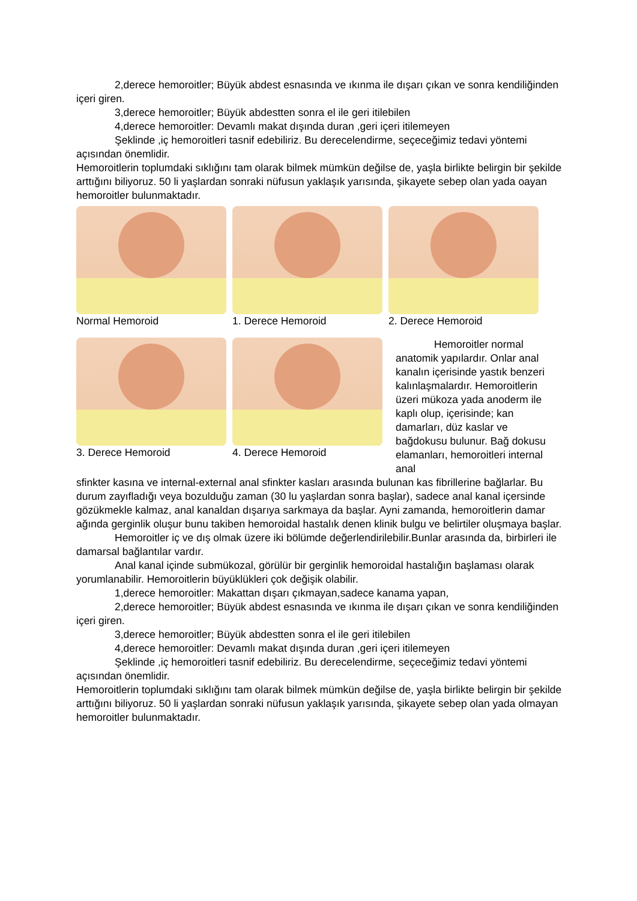2,derece hemoroitler; Büyük abdest esnasında ve ıkınma ile dışarı çıkan ve sonra kendiliğinden içeri giren.
3,derece hemoroitler; Büyük abdestten sonra el ile geri itilebilen
4,derece hemoroitler: Devamlı makat dışında duran ,geri içeri itilemeyen
Şeklinde ,iç hemoroitleri tasnif edebiliriz. Bu derecelendirme, seçeceğimiz tedavi yöntemi açısından önemlidir.
Hemoroitlerin toplumdaki sıklığını tam olarak bilmek mümkün değilse de, yaşla birlikte belirgin bir şekilde arttığını biliyoruz. 50 li yaşlardan sonraki nüfusun yaklaşık yarısında, şikayete sebep olan yada oayan hemoroitler bulunmaktadır.
Normal Hemoroid 1. Derece Hemoroid 2. Derece Hemoroid
3. Derece Hemoroid 4. Derece Hemoroid
Hemoroitler normal anatomik yapılardır. Onlar anal kanalın içerisinde yastık benzeri kalınlaşmalardır. Hemoroitlerin üzeri mükoza yada anoderm ile kaplı olup, içerisinde; kan damarları, düz kaslar ve bağdokusu bulunur. Bağ dokusu elamanları, hemoroitleri internal anal
sfinkter kasına ve internal-external anal sfinkter kasları arasında bulunan kas fibrillerine bağlarlar. Bu durum zayıfladığı veya bozulduğu zaman (30 lu yaşlardan sonra başlar), sadece anal kanal içersinde gözükmekle kalmaz, anal kanaldan dışarıya sarkmaya da başlar. Ayni zamanda, hemoroitlerin damar ağında gerginlik oluşur bunu takiben hemoroidal hastalık denen klinik bulgu ve belirtiler oluşmaya başlar.
Hemoroitler iç ve dış olmak üzere iki bölümde değerlendirilebilir.Bunlar arasında da, birbirleri ile damarsal bağlantılar vardır.
Anal kanal içinde submükozal, görülür bir gerginlik hemoroidal hastalığın başlaması olarak yorumlanabilir. Hemoroitlerin büyüklükleri çok değişik olabilir.
1,derece hemoroitler: Makattan dışarı çıkmayan,sadece kanama yapan,
2,derece hemoroitler; Büyük abdest esnasında ve ıkınma ile dışarı çıkan ve sonra kendiliğinden içeri giren.
3,derece hemoroitler; Büyük abdestten sonra el ile geri itilebilen
4,derece hemoroitler: Devamlı makat dışında duran ,geri içeri itilemeyen
Şeklinde ,iç hemoroitleri tasnif edebiliriz. Bu derecelendirme, seçeceğimiz tedavi yöntemi açısından önemlidir.
Hemoroitlerin toplumdaki sıklığını tam olarak bilmek mümkün değilse de, yaşla birlikte belirgin bir şekilde arttığını biliyoruz. 50 li yaşlardan sonraki nüfusun yaklaşık yarısında, şikayete sebep olan yada olmayan hemoroitler bulunmaktadır.